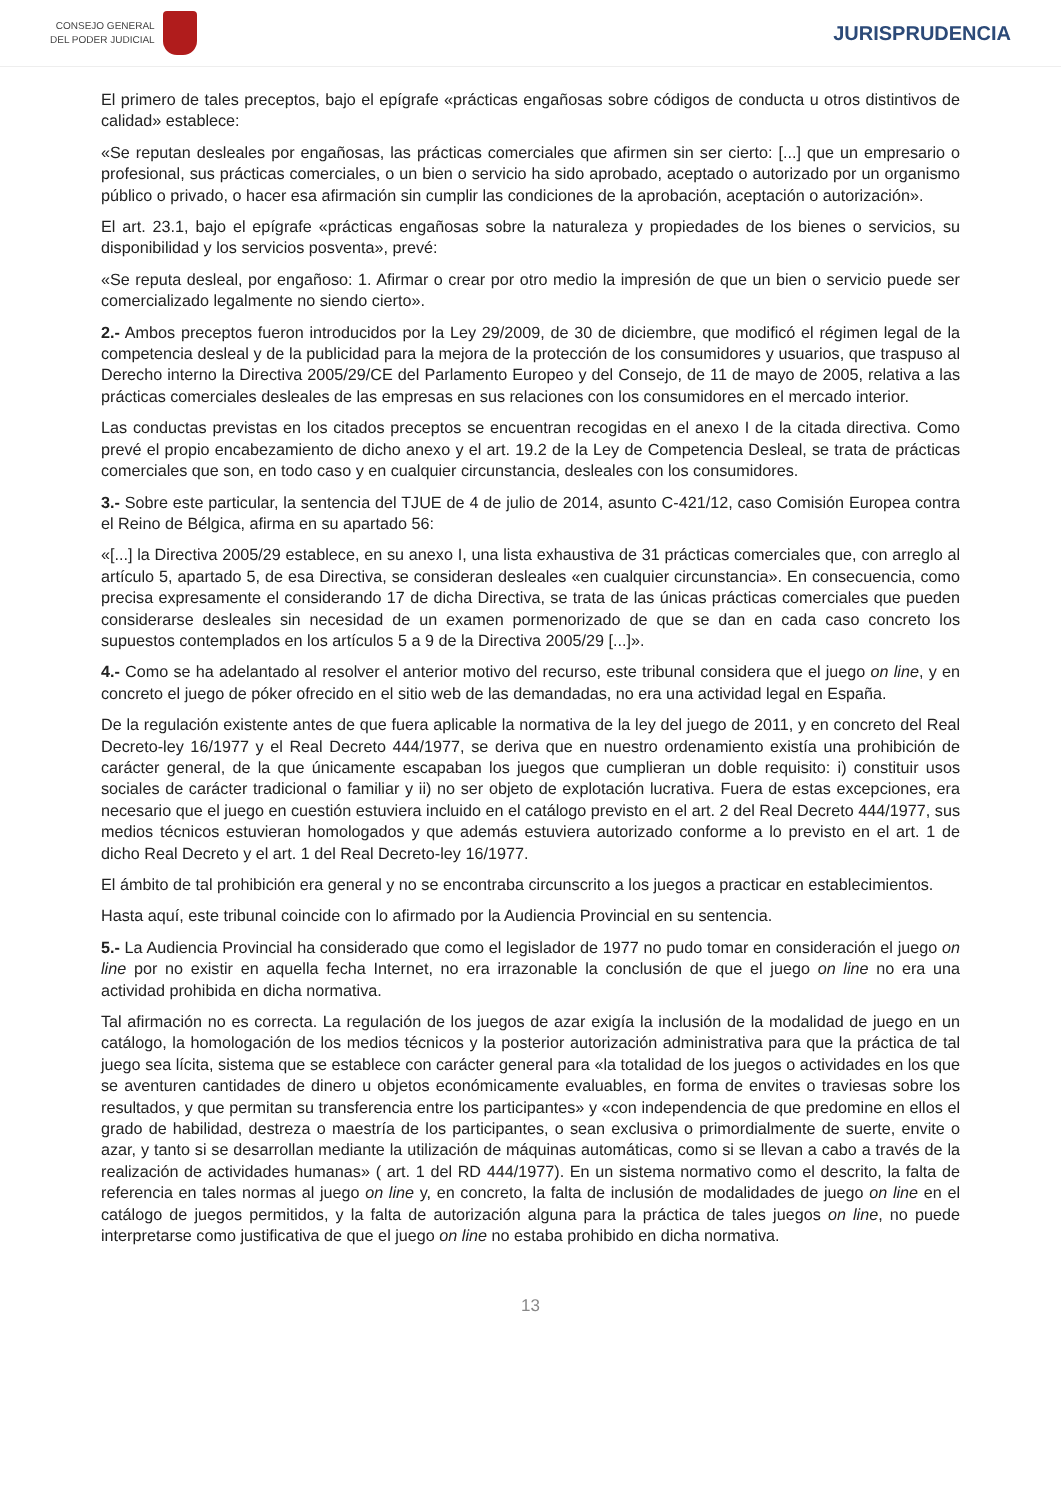CONSEJO GENERAL
DEL PODER JUDICIAL
JURISPRUDENCIA
El primero de tales preceptos, bajo el epígrafe «prácticas engañosas sobre códigos de conducta u otros distintivos de calidad» establece:
«Se reputan desleales por engañosas, las prácticas comerciales que afirmen sin ser cierto: [...] que un empresario o profesional, sus prácticas comerciales, o un bien o servicio ha sido aprobado, aceptado o autorizado por un organismo público o privado, o hacer esa afirmación sin cumplir las condiciones de la aprobación, aceptación o autorización».
El art. 23.1, bajo el epígrafe «prácticas engañosas sobre la naturaleza y propiedades de los bienes o servicios, su disponibilidad y los servicios posventa», prevé:
«Se reputa desleal, por engañoso: 1. Afirmar o crear por otro medio la impresión de que un bien o servicio puede ser comercializado legalmente no siendo cierto».
2.- Ambos preceptos fueron introducidos por la Ley 29/2009, de 30 de diciembre, que modificó el régimen legal de la competencia desleal y de la publicidad para la mejora de la protección de los consumidores y usuarios, que traspuso al Derecho interno la Directiva 2005/29/CE del Parlamento Europeo y del Consejo, de 11 de mayo de 2005, relativa a las prácticas comerciales desleales de las empresas en sus relaciones con los consumidores en el mercado interior.
Las conductas previstas en los citados preceptos se encuentran recogidas en el anexo I de la citada directiva. Como prevé el propio encabezamiento de dicho anexo y el art. 19.2 de la Ley de Competencia Desleal, se trata de prácticas comerciales que son, en todo caso y en cualquier circunstancia, desleales con los consumidores.
3.- Sobre este particular, la sentencia del TJUE de 4 de julio de 2014, asunto C-421/12, caso Comisión Europea contra el Reino de Bélgica, afirma en su apartado 56:
«[...] la Directiva 2005/29 establece, en su anexo I, una lista exhaustiva de 31 prácticas comerciales que, con arreglo al artículo 5, apartado 5, de esa Directiva, se consideran desleales «en cualquier circunstancia». En consecuencia, como precisa expresamente el considerando 17 de dicha Directiva, se trata de las únicas prácticas comerciales que pueden considerarse desleales sin necesidad de un examen pormenorizado de que se dan en cada caso concreto los supuestos contemplados en los artículos 5 a 9 de la Directiva 2005/29 [...]».
4.- Como se ha adelantado al resolver el anterior motivo del recurso, este tribunal considera que el juego on line, y en concreto el juego de póker ofrecido en el sitio web de las demandadas, no era una actividad legal en España.
De la regulación existente antes de que fuera aplicable la normativa de la ley del juego de 2011, y en concreto del Real Decreto-ley 16/1977 y el Real Decreto 444/1977, se deriva que en nuestro ordenamiento existía una prohibición de carácter general, de la que únicamente escapaban los juegos que cumplieran un doble requisito: i) constituir usos sociales de carácter tradicional o familiar y ii) no ser objeto de explotación lucrativa. Fuera de estas excepciones, era necesario que el juego en cuestión estuviera incluido en el catálogo previsto en el art. 2 del Real Decreto 444/1977, sus medios técnicos estuvieran homologados y que además estuviera autorizado conforme a lo previsto en el art. 1 de dicho Real Decreto y el art. 1 del Real Decreto-ley 16/1977.
El ámbito de tal prohibición era general y no se encontraba circunscrito a los juegos a practicar en establecimientos.
Hasta aquí, este tribunal coincide con lo afirmado por la Audiencia Provincial en su sentencia.
5.- La Audiencia Provincial ha considerado que como el legislador de 1977 no pudo tomar en consideración el juego on line por no existir en aquella fecha Internet, no era irrazonable la conclusión de que el juego on line no era una actividad prohibida en dicha normativa.
Tal afirmación no es correcta. La regulación de los juegos de azar exigía la inclusión de la modalidad de juego en un catálogo, la homologación de los medios técnicos y la posterior autorización administrativa para que la práctica de tal juego sea lícita, sistema que se establece con carácter general para «la totalidad de los juegos o actividades en los que se aventuren cantidades de dinero u objetos económicamente evaluables, en forma de envites o traviesas sobre los resultados, y que permitan su transferencia entre los participantes» y «con independencia de que predomine en ellos el grado de habilidad, destreza o maestría de los participantes, o sean exclusiva o primordialmente de suerte, envite o azar, y tanto si se desarrollan mediante la utilización de máquinas automáticas, como si se llevan a cabo a través de la realización de actividades humanas» ( art. 1 del RD 444/1977). En un sistema normativo como el descrito, la falta de referencia en tales normas al juego on line y, en concreto, la falta de inclusión de modalidades de juego on line en el catálogo de juegos permitidos, y la falta de autorización alguna para la práctica de tales juegos on line, no puede interpretarse como justificativa de que el juego on line no estaba prohibido en dicha normativa.
13